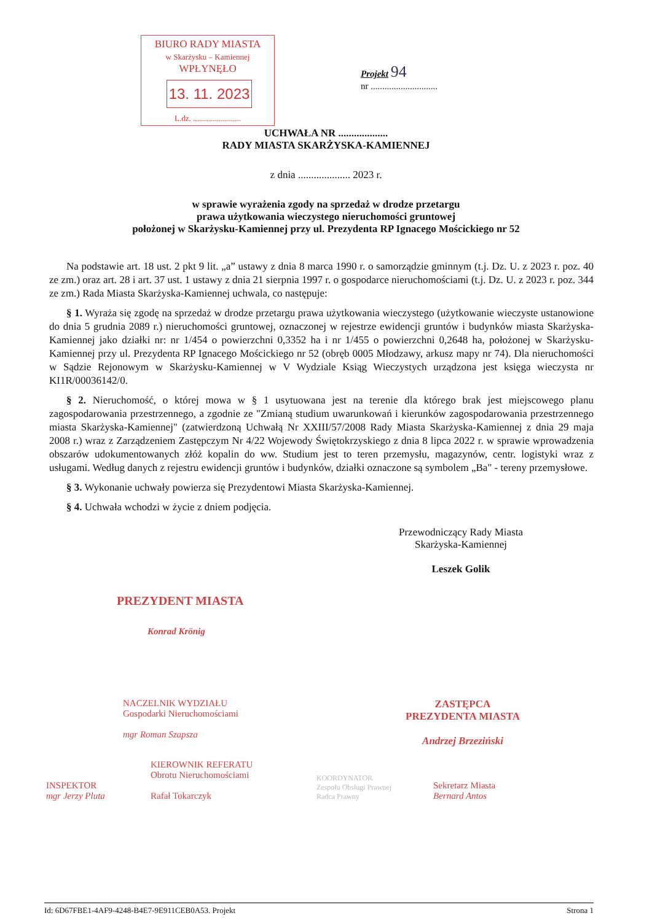BIURO RADY MIASTA
w Skarżysku – Kamiennej
WPŁYNĘŁO
13. 11. 2023
L.dz. ........................
Projekt 94
nr .............................
UCHWAŁA NR ...................
RADY MIASTA SKARŻYSKA-KAMIENNEJ
z dnia .................... 2023 r.
w sprawie wyrażenia zgody na sprzedaż w drodze przetargu
prawa użytkowania wieczystego nieruchomości gruntowej
położonej w Skarżysku-Kamiennej przy ul. Prezydenta RP Ignacego Mościckiego nr 52
Na podstawie art. 18 ust. 2 pkt 9 lit. „a” ustawy z dnia 8 marca 1990 r. o samorządzie gminnym (t.j. Dz. U. z 2023 r. poz. 40 ze zm.) oraz art. 28 i art. 37 ust. 1 ustawy z dnia 21 sierpnia 1997 r. o gospodarce nieruchomościami (t.j. Dz. U. z 2023 r. poz. 344 ze zm.) Rada Miasta Skarżyska-Kamiennej uchwala, co następuje:
§ 1. Wyraża się zgodę na sprzedaż w drodze przetargu prawa użytkowania wieczystego (użytkowanie wieczyste ustanowione do dnia 5 grudnia 2089 r.) nieruchomości gruntowej, oznaczonej w rejestrze ewidencji gruntów i budynków miasta Skarżyska-Kamiennej jako działki nr: nr 1/454 o powierzchni 0,3352 ha i nr 1/455 o powierzchni 0,2648 ha, położonej w Skarżysku-Kamiennej przy ul. Prezydenta RP Ignacego Mościckiego nr 52 (obręb 0005 Młodzawy, arkusz mapy nr 74). Dla nieruchomości w Sądzie Rejonowym w Skarżysku-Kamiennej w V Wydziale Ksiąg Wieczystych urządzona jest księga wieczysta nr KI1R/00036142/0.
§ 2. Nieruchomość, o której mowa w § 1 usytuowana jest na terenie dla którego brak jest miejscowego planu zagospodarowania przestrzennego, a zgodnie ze "Zmianą studium uwarunkowań i kierunków zagospodarowania przestrzennego miasta Skarżyska-Kamiennej" (zatwierdzoną Uchwałą Nr XXIII/57/2008 Rady Miasta Skarżyska-Kamiennej z dnia 29 maja 2008 r.) wraz z Zarządzeniem Zastępczym Nr 4/22 Wojewody Świętokrzyskiego z dnia 8 lipca 2022 r. w sprawie wprowadzenia obszarów udokumentowanych złóż kopalin do ww. Studium jest to teren przemysłu, magazynów, centr. logistyki wraz z usługami. Według danych z rejestru ewidencji gruntów i budynków, działki oznaczone są symbolem „Ba" - tereny przemysłowe.
§ 3. Wykonanie uchwały powierza się Prezydentowi Miasta Skarżyska-Kamiennej.
§ 4. Uchwała wchodzi w życie z dniem podjęcia.
Przewodniczący Rady Miasta
Skarżyska-Kamiennej
Leszek Golik
PREZYDENT MIASTA
Konrad Krönig
NACZELNIK WYDZIAŁU
Gospodarki Nieruchomościami
mgr Roman Szapsza
ZASTĘPCA
PREZYDENTA MIASTA
Andrzej Brzeziński
INSPEKTOR
mgr Jerzy Pluta
KIEROWNIK REFERATU
Obrotu Nieruchomościami
Rafał Tokarczyk
KOORDYNATOR
Zespołu Obsługi Prawnej
Radca Prawny
Sekretarz Miasta
Bernard Antos
Id: 6D67FBE1-4AF9-4248-B4E7-9E911CEB0A53. Projekt Strona 1